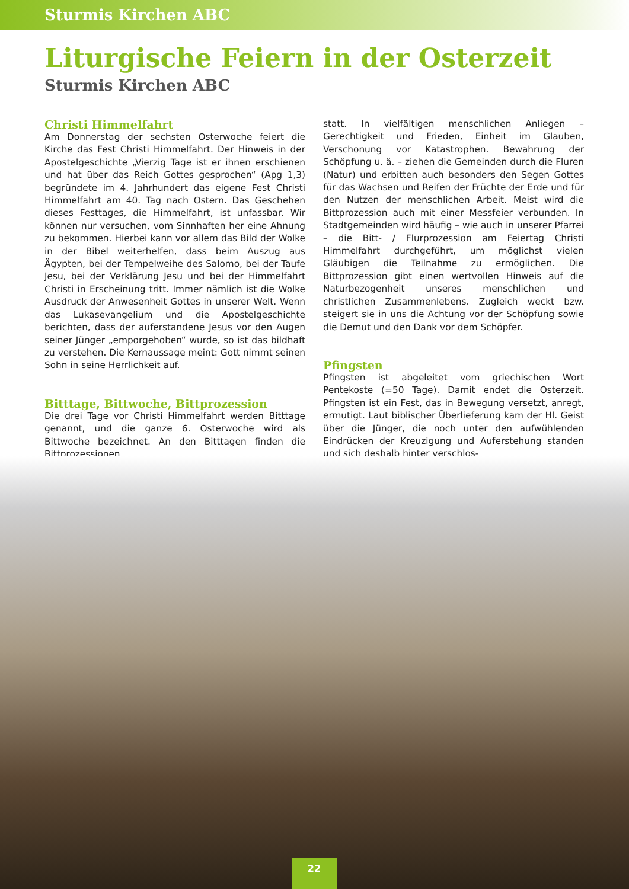Sturmis Kirchen ABC
Liturgische Feiern in der Osterzeit
Sturmis Kirchen ABC
Christi Himmelfahrt
Am Donnerstag der sechsten Osterwoche feiert die Kirche das Fest Christi Himmelfahrt. Der Hinweis in der Apostelgeschichte „Vierzig Tage ist er ihnen erschienen und hat über das Reich Gottes gesprochen“ (Apg 1,3) begründete im 4. Jahrhundert das eigene Fest Christi Himmelfahrt am 40. Tag nach Ostern. Das Geschehen dieses Festtages, die Himmelfahrt, ist unfassbar. Wir können nur versuchen, vom Sinnhaften her eine Ahnung zu bekommen. Hierbei kann vor allem das Bild der Wolke in der Bibel weiterhelfen, dass beim Auszug aus Ägypten, bei der Tempelweihe des Salomo, bei der Taufe Jesu, bei der Verklärung Jesu und bei der Himmelfahrt Christi in Erscheinung tritt. Immer nämlich ist die Wolke Ausdruck der Anwesenheit Gottes in unserer Welt. Wenn das Lukasevangelium und die Apostelgeschichte berichten, dass der auferstandene Jesus vor den Augen seiner Jünger „emporgehoben“ wurde, so ist das bildhaft zu verstehen. Die Kernaussage meint: Gott nimmt seinen Sohn in seine Herrlichkeit auf.
Bitttage, Bittwoche, Bittprozession
Die drei Tage vor Christi Himmelfahrt werden Bitttage genannt, und die ganze 6. Osterwoche wird als Bittwoche bezeichnet. An den Bitttagen finden die Bittprozessionen
statt. In vielfältigen menschlichen Anliegen – Gerechtigkeit und Frieden, Einheit im Glauben, Verschonung vor Katastrophen. Bewahrung der Schöpfung u. ä. – ziehen die Gemeinden durch die Fluren (Natur) und erbitten auch besonders den Segen Gottes für das Wachsen und Reifen der Früchte der Erde und für den Nutzen der menschlichen Arbeit. Meist wird die Bittprozession auch mit einer Messfeier verbunden. In Stadtgemeinden wird häufig – wie auch in unserer Pfarrei – die Bitt- / Flurprozession am Feiertag Christi Himmelfahrt durchgeführt, um möglichst vielen Gläubigen die Teilnahme zu ermöglichen. Die Bittprozession gibt einen wertvollen Hinweis auf die Naturbezogenheit unseres menschlichen und christlichen Zusammenlebens. Zugleich weckt bzw. steigert sie in uns die Achtung vor der Schöpfung sowie die Demut und den Dank vor dem Schöpfer.
Pfingsten
Pfingsten ist abgeleitet vom griechischen Wort Pentekoste (=50 Tage). Damit endet die Osterzeit. Pfingsten ist ein Fest, das in Bewegung versetzt, anregt, ermutigt. Laut biblischer Überlieferung kam der Hl. Geist über die Jünger, die noch unter den aufwühlenden Eindrücken der Kreuzigung und Auferstehung standen und sich deshalb hinter verschlos-
22